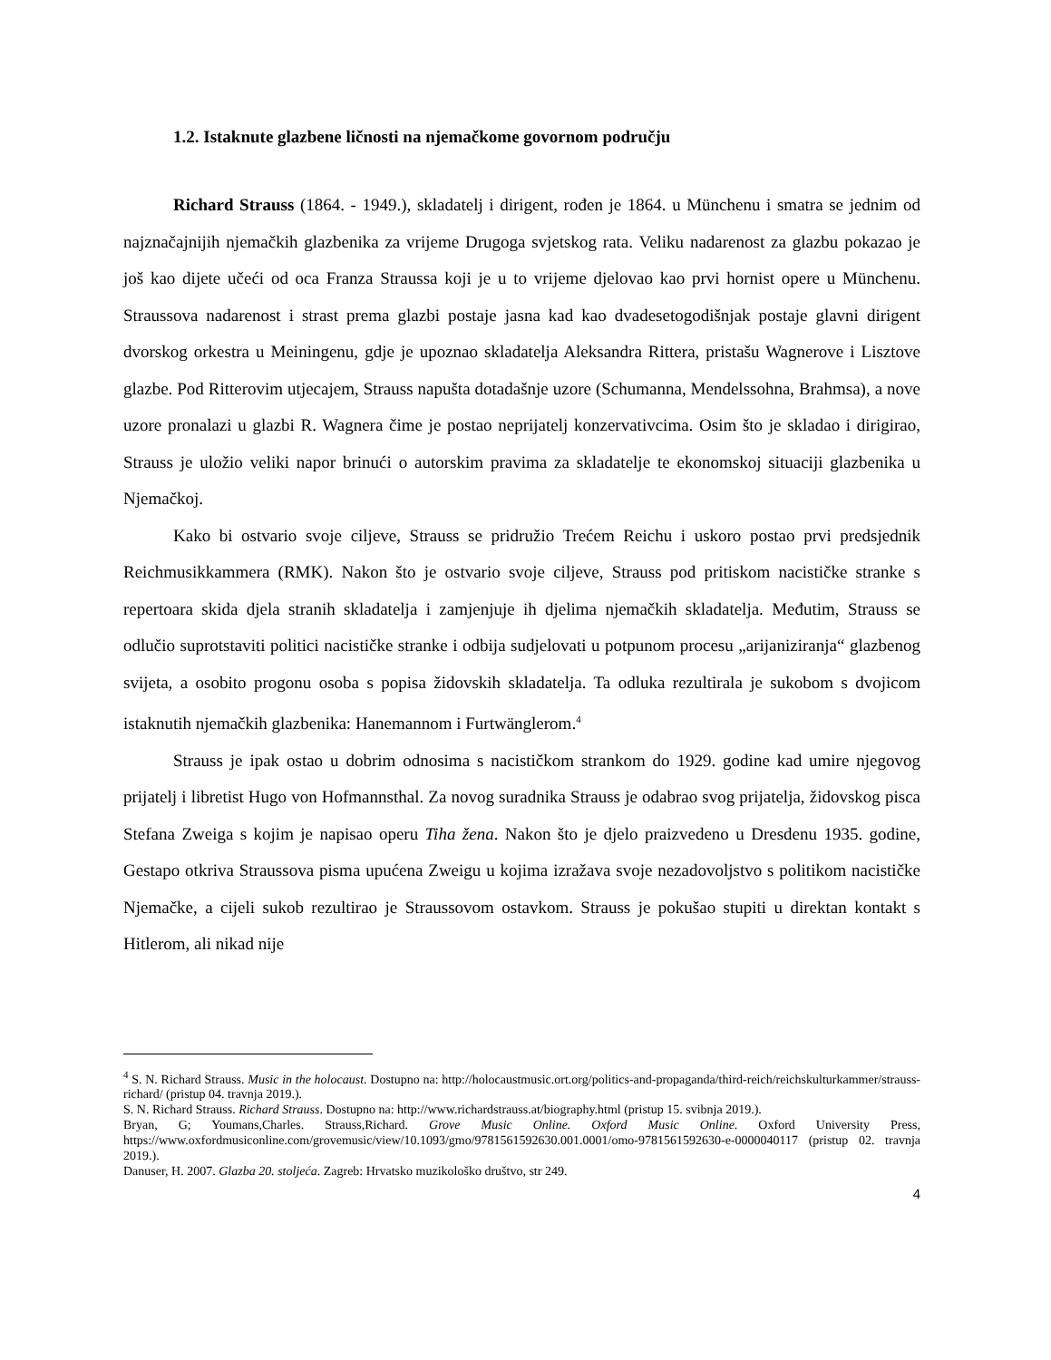1.2. Istaknute glazbene ličnosti na njemačkome govornom području
Richard Strauss (1864. - 1949.), skladatelj i dirigent, rođen je 1864. u Münchenu i smatra se jednim od najznačajnijih njemačkih glazbenika za vrijeme Drugoga svjetskog rata. Veliku nadarenost za glazbu pokazao je još kao dijete učeći od oca Franza Straussa koji je u to vrijeme djelovao kao prvi hornist opere u Münchenu. Straussova nadarenost i strast prema glazbi postaje jasna kad kao dvadesetogodišnjak postaje glavni dirigent dvorskog orkestra u Meiningenu, gdje je upoznao skladatelja Aleksandra Rittera, pristašu Wagnerove i Lisztove glazbe. Pod Ritterovim utjecajem, Strauss napušta dotadašnje uzore (Schumanna, Mendelssohna, Brahmsa), a nove uzore pronalazi u glazbi R. Wagnera čime je postao neprijatelj konzervativcima. Osim što je skladao i dirigirao, Strauss je uložio veliki napor brinući o autorskim pravima za skladatelje te ekonomskoj situaciji glazbenika u Njemačkoj.
Kako bi ostvario svoje ciljeve, Strauss se pridružio Trećem Reichu i uskoro postao prvi predsjednik Reichmusikkammera (RMK). Nakon što je ostvario svoje ciljeve, Strauss pod pritiskom nacističke stranke s repertoara skida djela stranih skladatelja i zamjenjuje ih djelima njemačkih skladatelja. Međutim, Strauss se odlučio suprotstaviti politici nacističke stranke i odbija sudjelovati u potpunom procesu „arijaniziranja“ glazbenog svijeta, a osobito progonu osoba s popisa židovskih skladatelja. Ta odluka rezultirala je sukobom s dvojicom istaknutih njemačkih glazbenika: Hanemannom i Furtwänglerom.<sup>4</sup>
Strauss je ipak ostao u dobrim odnosima s nacističkom strankom do 1929. godine kad umire njegovog prijatelj i libretist Hugo von Hofmannsthal. Za novog suradnika Strauss je odabrao svog prijatelja, židovskog pisca Stefana Zweiga s kojim je napisao operu Tiha žena. Nakon što je djelo praizvedeno u Dresdenu 1935. godine, Gestapo otkriva Straussova pisma upućena Zweigu u kojima izražava svoje nezadovoljstvo s politikom nacističke Njemačke, a cijeli sukob rezultirao je Straussovom ostavkom. Strauss je pokušao stupiti u direktan kontakt s Hitlerom, ali nikad nije
<sup>4</sup> S. N. Richard Strauss. Music in the holocaust. Dostupno na: http://holocaustmusic.ort.org/politics-and-propaganda/third-reich/reichskulturkammer/strauss-richard/ (pristup 04. travnja 2019.).
S. N. Richard Strauss. Richard Strauss. Dostupno na: http://www.richardstrauss.at/biography.html (pristup 15. svibnja 2019.).
Bryan, G; Youmans,Charles. Strauss,Richard. Grove Music Online. Oxford Music Online. Oxford University Press, https://www.oxfordmusiconline.com/grovemusic/view/10.1093/gmo/9781561592630.001.0001/omo-9781561592630-e-0000040117 (pristup 02. travnja 2019.).
Danuser, H. 2007. Glazba 20. stoljeća. Zagreb: Hrvatsko muzikološko društvo, str 249.
4